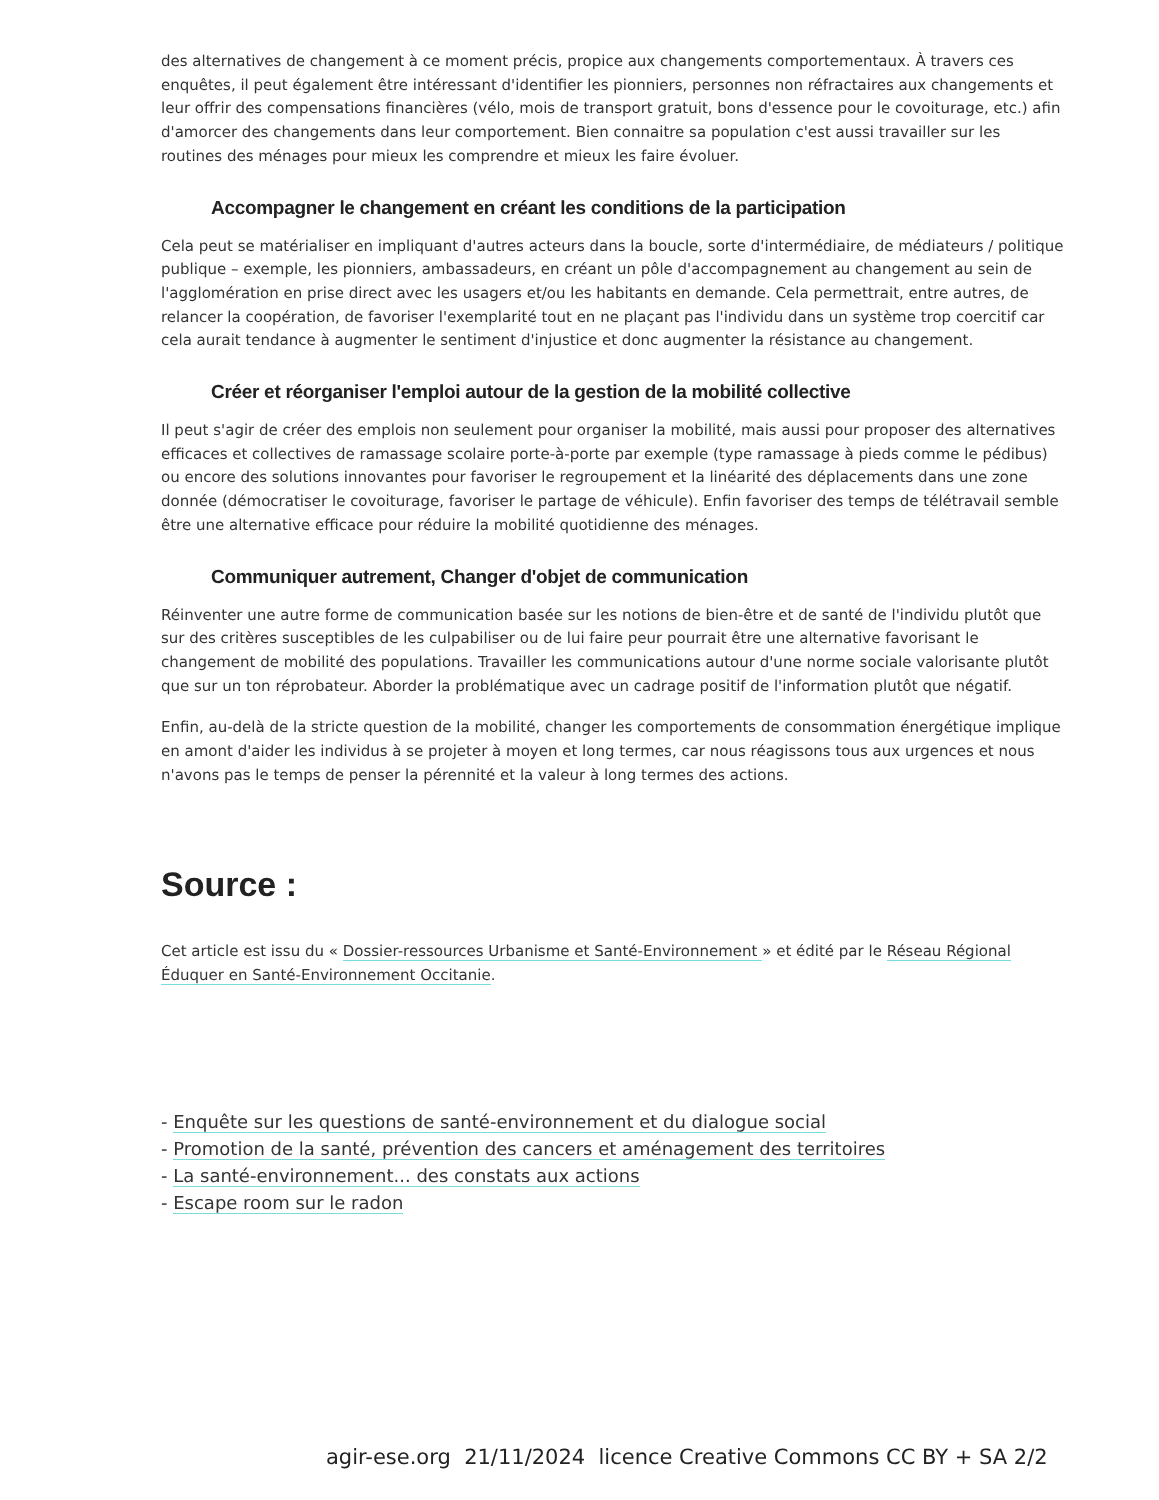des alternatives de changement à ce moment précis, propice aux changements comportementaux. À travers ces enquêtes, il peut également être intéressant d'identifier les pionniers, personnes non réfractaires aux changements et leur offrir des compensations financières (vélo, mois de transport gratuit, bons d'essence pour le covoiturage, etc.) afin d'amorcer des changements dans leur comportement. Bien connaitre sa population c'est aussi travailler sur les routines des ménages pour mieux les comprendre et mieux les faire évoluer.
Accompagner le changement en créant les conditions de la participation
Cela peut se matérialiser en impliquant d'autres acteurs dans la boucle, sorte d'intermédiaire, de médiateurs / politique publique – exemple, les pionniers, ambassadeurs, en créant un pôle d'accompagnement au changement au sein de l'agglomération en prise direct avec les usagers et/ou les habitants en demande. Cela permettrait, entre autres, de relancer la coopération, de favoriser l'exemplarité tout en ne plaçant pas l'individu dans un système trop coercitif car cela aurait tendance à augmenter le sentiment d'injustice et donc augmenter la résistance au changement.
Créer et réorganiser l'emploi autour de la gestion de la mobilité collective
Il peut s'agir de créer des emplois non seulement pour organiser la mobilité, mais aussi pour proposer des alternatives efficaces et collectives de ramassage scolaire porte-à-porte par exemple (type ramassage à pieds comme le pédibus) ou encore des solutions innovantes pour favoriser le regroupement et la linéarité des déplacements dans une zone donnée (démocratiser le covoiturage, favoriser le partage de véhicule). Enfin favoriser des temps de télétravail semble être une alternative efficace pour réduire la mobilité quotidienne des ménages.
Communiquer autrement, Changer d'objet de communication
Réinventer une autre forme de communication basée sur les notions de bien-être et de santé de l'individu plutôt que sur des critères susceptibles de les culpabiliser ou de lui faire peur pourrait être une alternative favorisant le changement de mobilité des populations. Travailler les communications autour d'une norme sociale valorisante plutôt que sur un ton réprobateur. Aborder la problématique avec un cadrage positif de l'information plutôt que négatif.
Enfin, au-delà de la stricte question de la mobilité, changer les comportements de consommation énergétique implique en amont d'aider les individus à se projeter à moyen et long termes, car nous réagissons tous aux urgences et nous n'avons pas le temps de penser la pérennité et la valeur à long termes des actions.
Source :
Cet article est issu du « Dossier-ressources Urbanisme et Santé-Environnement » et édité par le Réseau Régional Éduquer en Santé-Environnement Occitanie.
- Enquête sur les questions de santé-environnement et du dialogue social
- Promotion de la santé, prévention des cancers et aménagement des territoires
- La santé-environnement... des constats aux actions
- Escape room sur le radon
agir-ese.org 21/11/2024 licence Creative Commons CC BY + SA 2/2